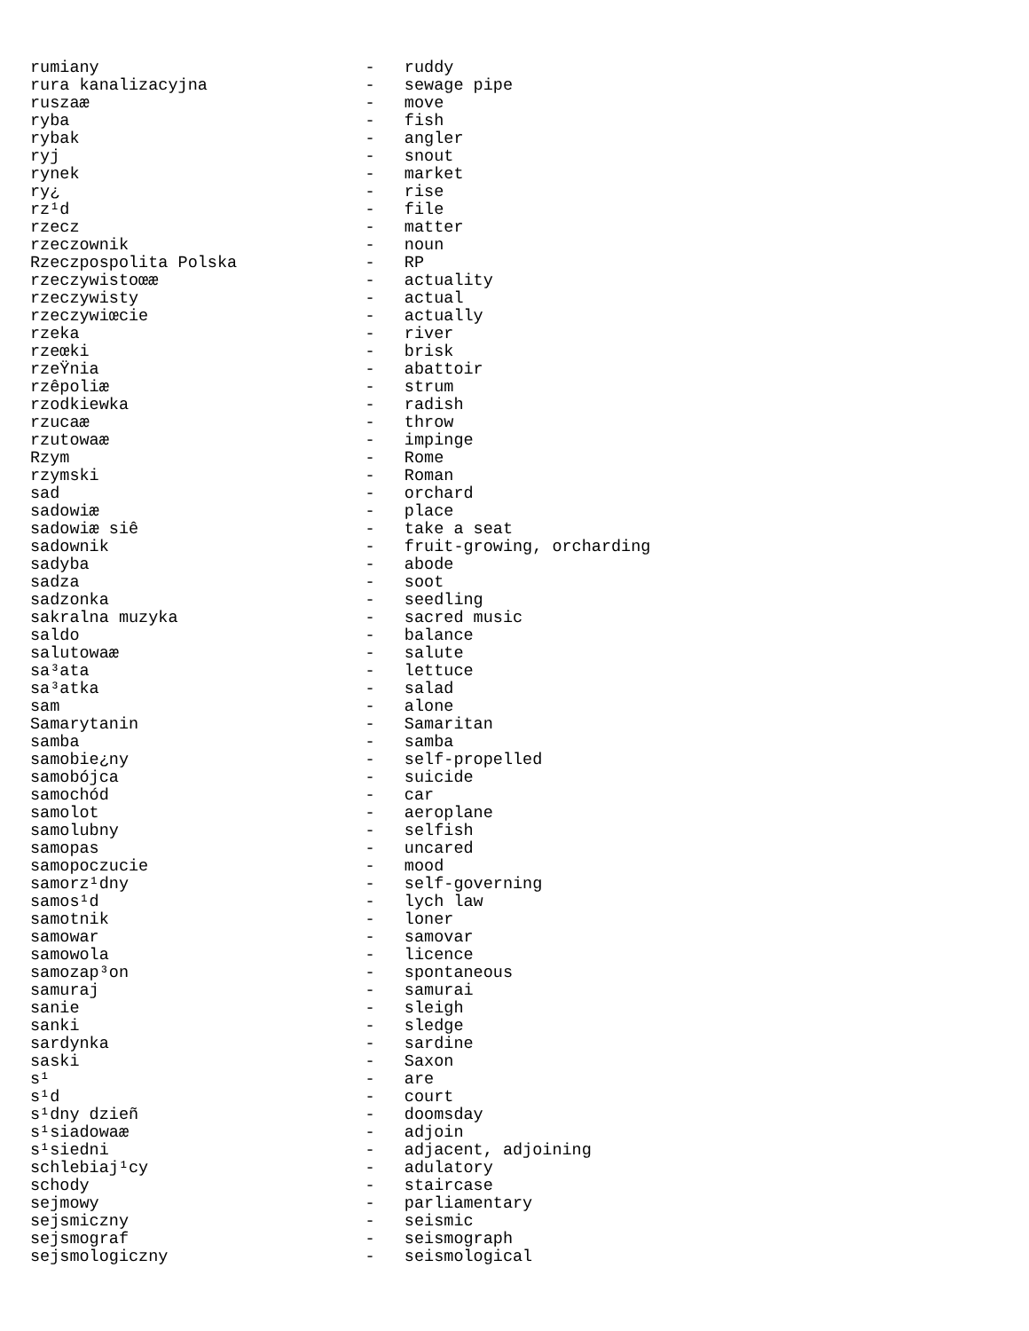rumiany                           -   ruddy
rura kanalizacyjna                -   sewage pipe
ruszaæ                            -   move
ryba                              -   fish
rybak                             -   angler
ryj                               -   snout
rynek                             -   market
ry¿                               -   rise
rz¹d                              -   file
rzecz                             -   matter
rzeczownik                        -   noun
Rzeczpospolita Polska             -   RP
rzeczywistoœæ                     -   actuality
rzeczywisty                       -   actual
rzeczywiœcie                      -   actually
rzeka                             -   river
rzeœki                            -   brisk
rzeŸnia                           -   abattoir
rzêpoliæ                          -   strum
rzodkiewka                        -   radish
rzucaæ                            -   throw
rzutowaæ                          -   impinge
Rzym                              -   Rome
rzymski                           -   Roman
sad                               -   orchard
sadowiæ                           -   place
sadowiæ siê                       -   take a seat
sadownik                          -   fruit-growing, orcharding
sadyba                            -   abode
sadza                             -   soot
sadzonka                          -   seedling
sakralna muzyka                   -   sacred music
saldo                             -   balance
salutowaæ                         -   salute
sa³ata                            -   lettuce
sa³atka                           -   salad
sam                               -   alone
Samarytanin                       -   Samaritan
samba                             -   samba
samobie¿ny                        -   self-propelled
samobójca                         -   suicide
samochód                          -   car
samolot                           -   aeroplane
samolubny                         -   selfish
samopas                           -   uncared
samopoczucie                      -   mood
samorz¹dny                        -   self-governing
samos¹d                           -   lych law
samotnik                          -   loner
samowar                           -   samovar
samowola                          -   licence
samozap³on                        -   spontaneous
samuraj                           -   samurai
sanie                             -   sleigh
sanki                             -   sledge
sardynka                          -   sardine
saski                             -   Saxon
s¹                                -   are
s¹d                               -   court
s¹dny dzieñ                       -   doomsday
s¹siadowaæ                        -   adjoin
s¹siedni                          -   adjacent, adjoining
schlebiaj¹cy                      -   adulatory
schody                            -   staircase
sejmowy                           -   parliamentary
sejsmiczny                        -   seismic
sejsmograf                        -   seismograph
sejsmologiczny                    -   seismological